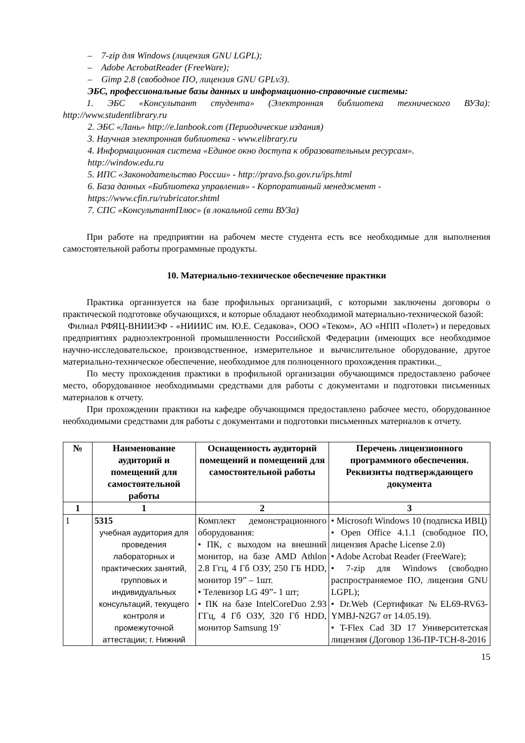– 7-zip для Windows (лицензия GNU LGPL);
– Adobe AcrobatReader (FreeWare);
– Gimp 2.8 (свободное ПО, лицензия GNU GPLv3).
ЭБС, профессиональные базы данных и информационно-справочные системы:
1. ЭБС «Консультант студента» (Электронная библиотека технического ВУЗа): http://www.studentlibrary.ru
2. ЭБС «Лань» http://e.lanbook.com (Периодические издания)
3. Научная электронная библиотека - www.elibrary.ru
4. Информационная система «Единое окно доступа к образовательным ресурсам». http://window.edu.ru
5. ИПС «Законодательство России» - http://pravo.fso.gov.ru/ips.html
6. База данных «Библиотека управления» - Корпоративный менеджмент - https://www.cfin.ru/rubricator.shtml
7. СПС «КонсультантПлюс» (в локальной сети ВУЗа)
При работе на предприятии на рабочем месте студента есть все необходимые для выполнения самостоятельной работы программные продукты.
10. Материально-техническое обеспечение практики
Практика организуется на базе профильных организаций, с которыми заключены договоры о практической подготовке обучающихся, и которые обладают необходимой материально-технической базой:
Филиал РФЯЦ-ВНИИЭФ - «НИИИС им. Ю.Е. Седакова», ООО «Теком», АО «НПП «Полет») и передовых предприятиях радиоэлектронной промышленности Российской Федерации (имеющих все необходимое научно-исследовательское, производственное, измерительное и вычислительное оборудование, другое материально-техническое обеспечение, необходимое для полноценного прохождения практики._
По месту прохождения практики в профильной организации обучающимся предоставлено рабочее место, оборудованное необходимыми средствами для работы с документами и подготовки письменных материалов к отчету.
При прохождении практики на кафедре обучающимся предоставлено рабочее место, оборудованное необходимыми средствами для работы с документами и подготовки письменных материалов к отчету.
| № | Наименование аудиторий и помещений для самостоятельной работы | Оснащенность аудиторий помещений и помещений для самостоятельной работы | Перечень лицензионного программного обеспечения. Реквизиты подтверждающего документа |
| --- | --- | --- | --- |
| 1 | 1 | 2 | 3 |
| 1 | 5315 учебная аудитория для проведения лабораторных и практических занятий, групповых и индивидуальных консультаций, текущего контроля и промежуточной аттестации; г. Нижний | Комплект демонстрационного оборудования: • ПК, с выходом на внешний монитор, на базе AMD Athlon 2.8 Ггц, 4 Гб ОЗУ, 250 ГБ HDD, монитор 19” – 1шт. • Телевизор LG 49”- 1 шт; • ПК на базе IntelCoreDuo 2.93 ГГц, 4 Гб ОЗУ, 320 Гб HDD, монитор Samsung 19` | • Microsoft Windows 10 (подписка ИВЦ) • Open Office 4.1.1 (свободное ПО, лицензия Apache License 2.0) • Adobe Acrobat Reader (FreeWare); • 7-zip для Windows (свободно распространяемое ПО, лицензия GNU LGPL); • Dr.Web (Сертификат №EL69-RV63-YMBJ-N2G7 от 14.05.19). • T-Flex Cad 3D 17 Университетская лицензия (Договор 136-ПР-ТСН-8-2016 |
15